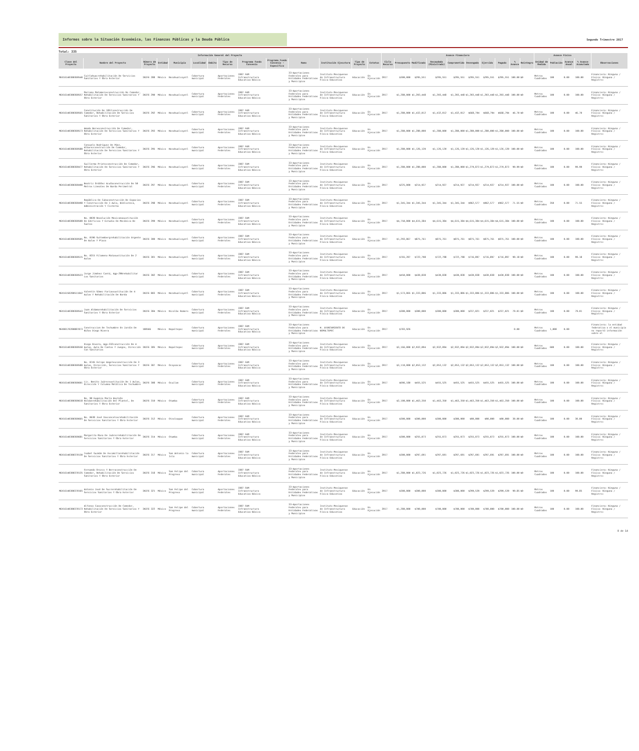Informes sobre la Situación Económica, las Finanzas Públicas y la Deuda Pública
Segundo Trimestre 2017
Total: 335
| Información General del Proyecto | | | | | | | | | | | | | | Avance Financiero | | | | | | | | | | Avance Físico | | | | |
| --- | --- | --- | --- | --- | --- | --- | --- | --- | --- | --- | --- | --- | --- | --- | --- | --- | --- | --- | --- | --- | --- | --- | --- | --- | --- | --- | --- | --- |
| Clave del Proyecto | Nombre del Proyecto | Número de Proyecto | Entidad | Municipio | Localidad | Ámbito | Tipo de Recurso | Programa Fondo Convenio | Programa Fondo Convenio - Específico | Ramo | Institución Ejecutora | Tipo de Proyecto | Estatus | Ciclo Recurso | Presupuesto | Modificado | Recaudado (Ministrado) | Comprometido | Devengado | Ejercido | Pagado | % Avance | Reintegro | Unidad de Medida | Población | Avance Anual | % Avance Acumulado | Observaciones |
| MEX16140300369540 | Cuitlahuacrehabilitación De Servicios Sanitarios Y Obra Exterior | INIFE 288 | México | Nezahualcoyotl | Cobertura municipal | | Aportaciones Federales | I007 FAM Infraestructura Educativa Básica | | 33-Aportaciones Federales para Entidades Federativas y Municipios | Instituto Mexiquense de Infraestructura Física Educativa | Educación | En Ejecución | 2017 | $300,000 | $295,551 | $295,551 | $295,551 | $295,551 | $295,551 | $295,551 | 100.00 | $0 | Metros Cuadrados | 100 | 0.00 | 100.00 | Financiera: Ninguna / Física: Ninguna / Registro: |
| MEX16140300369557 | Mariano Matamorosconstrucción De Comedor, Rehabilitación De Servicios Sanitarios Y Obra Exterior | INIFE 290 | México | Nezahualcoyotl | Cobertura municipal | | Aportaciones Federales | I007 FAM Infraestructura Educativa Básica | | 33-Aportaciones Federales para Entidades Federativas y Municipios | Instituto Mexiquense de Infraestructura Física Educativa | Educación | En Ejecución | 2017 | $1,280,000 | $1,203,448 | $1,203,448 | $1,203,448 | $1,203,448 | $1,203,448 | $1,203,448 | 100.00 | $0 | Metros Cuadrados | 100 | 0.00 | 100.00 | Financiera: Ninguna / Física: Ninguna / Registro: |
| MEX16140300369565 | Constitución De 1857construcción De Comedor, Rehabilitación De Servicios Sanitarios Y Obra Exterior | INIFE 292 | México | Nezahualcoyotl | Cobertura municipal | | Aportaciones Federales | I007 FAM Infraestructura Educativa Básica | | 33-Aportaciones Federales para Entidades Federativas y Municipios | Instituto Mexiquense de Infraestructura Física Educativa | Educación | En Ejecución | 2017 | $1,280,000 | $1,432,012 | $1,432,012 | $1,432,012 | $668,794 | $668,794 | $668,794 | 46.70 | $0 | Metros Cuadrados | 100 | 0.00 | 46.70 | Financiera: Ninguna / Física: Ninguna / Registro: |
| MEX16140300369573 | Amado Nervoconstrucción De Comedor, Rehabilitación De Servicios Sanitarios Y Obra Exterior | INIFE 293 | México | Nezahualcoyotl | Cobertura municipal | | Aportaciones Federales | I007 FAM Infraestructura Educativa Básica | | 33-Aportaciones Federales para Entidades Federativas y Municipios | Instituto Mexiquense de Infraestructura Física Educativa | Educación | En Ejecución | 2017 | $1,280,000 | $1,280,000 | $1,280,000 | $1,280,000 | $1,280,000 | $1,280,000 | $1,280,000 | 100.00 | $0 | Metros Cuadrados | 100 | 0.00 | 100.00 | Financiera: Ninguna / Física: Ninguna / Registro: |
| MEX16140300369580 | Consuelo Rodríguez De Páez, Albarezconstrucción De Comedor, Rehabilitación De Servicios Sanitarios Y Obra Exterior | INIFE 295 | México | Nezahualcoyotl | Cobertura municipal | | Aportaciones Federales | I007 FAM Infraestructura Educativa Básica | | 33-Aportaciones Federales para Entidades Federativas y Municipios | Instituto Mexiquense de Infraestructura Física Educativa | Educación | En Ejecución | 2017 | $1,280,000 | $1,126,120 | $1,126,120 | $1,126,120 | $1,126,120 | $1,126,120 | $1,126,120 | 100.00 | $0 | Metros Cuadrados | 100 | 0.00 | 100.00 | Financiera: Ninguna / Física: Ninguna / Registro: |
| MEX16140300369477 | Guillermo Prietoconstrucción De Comedor, Rehabilitación De Servicios Sanitarios Y Obra Exterior | INIFE 296 | México | Nezahualcoyotl | Cobertura municipal | | Aportaciones Federales | I007 FAM Infraestructura Educativa Básica | | 33-Aportaciones Federales para Entidades Federativas y Municipios | Instituto Mexiquense de Infraestructura Física Educativa | Educación | En Ejecución | 2017 | $1,280,000 | $1,280,000 | $1,280,000 | $1,280,000 | $1,279,873 | $1,279,873 | $1,279,873 | 99.99 | $0 | Metros Cuadrados | 100 | 0.00 | 99.99 | Financiera: Ninguna / Física: Ninguna / Registro: |
| MEX16140300369490 | Beatriz Ordóñez Acuñaconstrucción De 50 Metros Lineales De Barda Perimetral | INIFE 297 | México | Nezahualcoyotl | Cobertura municipal | | Aportaciones Federales | I007 FAM Infraestructura Educativa Básica | | 33-Aportaciones Federales para Entidades Federativas y Municipios | Instituto Mexiquense de Infraestructura Física Educativa | Educación | En Ejecución | 2017 | $225,000 | $214,937 | $214,937 | $214,937 | $214,937 | $214,937 | $214,937 | 100.00 | $0 | Metros Cuadrados | 100 | 0.00 | 100.00 | Financiera: Ninguna / Física: Ninguna / Registro: |
| MEX16140300369498 | República De Cubaconstrucción De Espacios Y Construcción De 1 Aula, Biblioteca, Administración Y Cisterna | INIFE 298 | México | Nezahualcoyotl | Cobertura municipal | | Aportaciones Federales | I007 FAM Infraestructura Educativa Básica | | 33-Aportaciones Federales para Entidades Federativas y Municipios | Instituto Mexiquense de Infraestructura Física Educativa | Educación | En Ejecución | 2017 | $1,345,344 | $1,345,344 | $1,345,344 | $1,345,344 | $962,577 | $962,577 | $962,577 | 71.55 | $0 | Metros Cuadrados | 350 | 0.00 | 71.55 | Financiera: Ninguna / Física: Ninguna / Registro: |
| MEX16140300369500 | No. 0039 Revolución Mexicanasustitución De Edificios Y Estudio De Mecánica De Suelos | INIFE 299 | México | Nezahualcoyotl | Cobertura municipal | | Aportaciones Federales | I007 FAM Infraestructura Educativa Básica | | 33-Aportaciones Federales para Entidades Federativas y Municipios | Instituto Mexiquense de Infraestructura Física Educativa | Educación | En Ejecución | 2017 | $4,750,000 | $4,615,384 | $4,615,384 | $4,615,384 | $4,615,384 | $4,615,384 | $4,615,384 | 100.00 | $0 | Metros Cuadrados | 100 | 0.00 | 100.00 | Financiera: Ninguna / Física: Ninguna / Registro: |
| MEX16140300369505 | No. 0196 Guttembergrehabilitación Urgente De Aulas Y Plaza | INIFE 300 | México | Nezahualcoyotl | Cobertura municipal | | Aportaciones Federales | I007 FAM Infraestructura Educativa Básica | | 33-Aportaciones Federales para Entidades Federativas y Municipios | Instituto Mexiquense de Infraestructura Física Educativa | Educación | En Ejecución | 2017 | $1,293,867 | $875,761 | $875,761 | $875,761 | $875,761 | $875,761 | $875,761 | 100.00 | $0 | Metros Cuadrados | 100 | 0.00 | 100.00 | Financiera: Ninguna / Física: Ninguna / Registro: |
| MEX16140300369515 | No. 0215 Filomeno Matasustitución De 2 Aulas | INIFE 301 | México | Nezahualcoyotl | Cobertura municipal | | Aportaciones Federales | I007 FAM Infraestructura Educativa Básica | | 33-Aportaciones Federales para Entidades Federativas y Municipios | Instituto Mexiquense de Infraestructura Física Educativa | Educación | En Ejecución | 2017 | $765,207 | $722,798 | $722,798 | $722,798 | $716,897 | $716,897 | $716,897 | 99.18 | $0 | Metros Cuadrados | 100 | 0.00 | 99.18 | Financiera: Ninguna / Física: Ninguna / Registro: |
| MEX16140300369523 | Jorge Jiménez Cantú, Agp-29Rrehabilitar Los Sanitarios | INIFE 302 | México | Nezahualcoyotl | Cobertura municipal | | Aportaciones Federales | I007 FAM Infraestructura Educativa Básica | | 33-Aportaciones Federales para Entidades Federativas y Municipios | Instituto Mexiquense de Infraestructura Física Educativa | Educación | En Ejecución | 2017 | $450,000 | $430,838 | $430,838 | $430,838 | $430,838 | $430,838 | $430,838 | 100.00 | $0 | Metros Cuadrados | 100 | 0.00 | 100.00 | Financiera: Ninguna / Física: Ninguna / Registro: |
| MEX16150200511842 | Valentín Gómez Fariassustitución De 4 Aulas Y Rehabilitación De Barda | INIFE 803 | México | Nezahualcoyotl | Cobertura municipal | | Aportaciones Federales | I007 FAM Infraestructura Educativa Básica | | 33-Aportaciones Federales para Entidades Federativas y Municipios | Instituto Mexiquense de Infraestructura Física Educativa | Educación | En Ejecución | 2017 | $1,573,065 | $1,333,806 | $1,333,806 | $1,333,806 | $1,333,806 | $1,333,806 | $1,333,806 | 100.00 | $0 | Metros Cuadrados | 100 | 0.00 | 100.00 | Financiera: Ninguna / Física: Ninguna / Registro: |
| MEX16140300369543 | Juan Aldamarehabilitación De Servicios Sanitarios Y Obra Exterior | INIFE 304 | México | Nicolás Romero | Cobertura municipal | | Aportaciones Federales | I007 FAM Infraestructura Educativa Básica | | 33-Aportaciones Federales para Entidades Federativas y Municipios | Instituto Mexiquense de Infraestructura Física Educativa | Educación | En Ejecución | 2017 | $300,000 | $300,000 | $300,000 | $300,000 | $237,021 | $237,021 | $237,021 | 79.01 | $0 | Metros Cuadrados | 100 | 0.00 | 79.01 | Financiera: Ninguna / Física: Ninguna / Registro: |
| MEX00170200887873 | Construccion De Techumbre En Jardín De Niños Diego Rivera | 100566 | México | Nopaltepec | Cobertura municipal | | Aportaciones Federales | I007 FAM Infraestructura Educativa Básica | | 33-Aportaciones Federales para Entidades Federativas y Municipios | H. AYUNTAMIENTO DE NOPALTEPEC | Educación | En Ejecución | 2017 | $783,926 | | | | | | | 0.00 | | Metros Cuadrados | 1,000 | 0.00 | | Financiera: la entidad federativa o el municipio no reportó información sobre el |
| MEX16140300369550 | Diego Rivera, Agp-332construcción De 4 Aulas, Aula De Cantos Y Juegos, Dirección Con Sanitarios | INIFE 305 | México | Nopaltepec | Cobertura municipal | | Aportaciones Federales | I007 FAM Infraestructura Educativa Básica | | 33-Aportaciones Federales para Entidades Federativas y Municipios | Instituto Mexiquense de Infraestructura Física Educativa | Educación | En Ejecución | 2017 | $3,166,000 | $2,932,094 | $2,932,094 | $2,932,094 | $2,932,094 | $2,932,094 | $2,932,094 | 100.00 | $0 | Metros Cuadrados | 600 | 0.00 | 100.00 | Financiera: Ninguna / Física: Ninguna / Registro: |
| MEX16140300369580 | No. 0745 Felipe Angelesconstrucción De 3 Aulas, Dirección, Servicios Sanitarios Y Obra Exterior | INIFE 307 | México | Ocoyoacac | Cobertura municipal | | Aportaciones Federales | I007 FAM Infraestructura Educativa Básica | | 33-Aportaciones Federales para Entidades Federativas y Municipios | Instituto Mexiquense de Infraestructura Física Educativa | Educación | En Ejecución | 2017 | $3,110,000 | $2,053,132 | $2,053,132 | $2,053,132 | $2,053,132 | $2,053,132 | $2,053,132 | 100.00 | $0 | Metros Cuadrados | 100 | 0.00 | 100.00 | Financiera: Ninguna / Física: Ninguna / Registro: |
| MEX16140300369601 | Lic. Benito Juárezsustitución De 1 Aulas, Dirección Y Columna Metálica De Techumbre | INIFE 308 | México | Ocuilan | Cobertura municipal | | Aportaciones Federales | I007 FAM Infraestructura Educativa Básica | | 33-Aportaciones Federales para Entidades Federativas y Municipios | Instituto Mexiquense de Infraestructura Física Educativa | Educación | En Ejecución | 2017 | $696,180 | $455,525 | $455,525 | $455,525 | $455,525 | $455,525 | $455,525 | 100.00 | $0 | Metros Cuadrados | 100 | 0.00 | 100.00 | Financiera: Ninguna / Física: Ninguna / Registro: |
| MEX16140300369618 | No. 90 Eugenio María Hostoño Holdanrehabilitación Del Plantel, De Sanitarios Y Obra Exterior | INIFE 310 | México | Otumba | Cobertura municipal | | Aportaciones Federales | I007 FAM Infraestructura Educativa Básica | | 33-Aportaciones Federales para Entidades Federativas y Municipios | Instituto Mexiquense de Infraestructura Física Educativa | Educación | En Ejecución | 2017 | $2,100,000 | $1,463,350 | $1,463,350 | $1,463,350 | $1,463,350 | $1,463,350 | $1,463,350 | 100.00 | $0 | Metros Cuadrados | 100 | 0.00 | 100.00 | Financiera: Ninguna / Física: Ninguna / Registro: |
| MEX16140300369665 | No. 0638 José Vasconcelosrehabilitación De Servicios Sanitarios Y Obra Exterior | INIFE 312 | México | Otzoloapan | Cobertura municipal | | Aportaciones Federales | I007 FAM Infraestructura Educativa Básica | | 33-Aportaciones Federales para Entidades Federativas y Municipios | Instituto Mexiquense de Infraestructura Física Educativa | Educación | En Ejecución | 2017 | $300,000 | $300,000 | $300,000 | $300,000 | $90,000 | $90,000 | $90,000 | 30.00 | $0 | Metros Cuadrados | 100 | 0.00 | 30.00 | Financiera: Ninguna / Física: Ninguna / Registro: |
| MEX16140300369681 | Margarita Maza De Juárezrehabilitación De Servicios Sanitarios Y Obra Exterior | INIFE 314 | México | Otumba | Cobertura municipal | | Aportaciones Federales | I007 FAM Infraestructura Educativa Básica | | 33-Aportaciones Federales para Entidades Federativas y Municipios | Instituto Mexiquense de Infraestructura Física Educativa | Educación | En Ejecución | 2017 | $300,000 | $255,073 | $255,073 | $255,073 | $255,073 | $255,073 | $255,073 | 100.00 | $0 | Metros Cuadrados | 100 | 0.00 | 100.00 | Financiera: Ninguna / Física: Ninguna / Registro: |
| MEX16140300370130 | Isabel Guzmán De Escamillarehabilitación De Servicios Sanitarios Y Obra Exterior | INIFE 317 | México | San Antonio la Isla | Cobertura municipal | | Aportaciones Federales | I007 FAM Infraestructura Educativa Básica | | 33-Aportaciones Federales para Entidades Federativas y Municipios | Instituto Mexiquense de Infraestructura Física Educativa | Educación | En Ejecución | 2017 | $300,000 | $297,691 | $297,691 | $297,691 | $297,691 | $297,691 | $297,691 | 100.00 | $0 | Metros Cuadrados | 100 | 0.00 | 100.00 | Financiera: Ninguna / Física: Ninguna / Registro: |
| MEX16140300370135 | Fernando Orozco Y Berraconstrucción De Comedor, Rehabilitación De Servicios Sanitarios Y Obra Exterior | INIFE 318 | México | San Felipe del Progreso | Cobertura municipal | | Aportaciones Federales | I007 FAM Infraestructura Educativa Básica | | 33-Aportaciones Federales para Entidades Federativas y Municipios | Instituto Mexiquense de Infraestructura Física Educativa | Educación | En Ejecución | 2017 | $1,280,000 | $1,023,726 | $1,023,726 | $1,023,726 | $1,023,726 | $1,023,726 | $1,023,726 | 100.00 | $0 | Metros Cuadrados | 100 | 0.00 | 100.00 | Financiera: Ninguna / Física: Ninguna / Registro: |
| MEX16140300370165 | Antonio José De Sucrerehabilitación De Servicios Sanitarios Y Obra Exterior | INIFE 321 | México | San Felipe del Progreso | Cobertura municipal | | Aportaciones Federales | I007 FAM Infraestructura Educativa Básica | | 33-Aportaciones Federales para Entidades Federativas y Municipios | Instituto Mexiquense de Infraestructura Física Educativa | Educación | En Ejecución | 2017 | $300,000 | $300,000 | $300,000 | $300,000 | $299,539 | $299,539 | $299,539 | 99.85 | $0 | Metros Cuadrados | 100 | 0.00 | 99.85 | Financiera: Ninguna / Física: Ninguna / Registro: |
| MEX16140300370173 | Alfonso Casoconstrucción De Comedor, Rehabilitación De Servicios Sanitarios Y Obra Exterior | INIFE 322 | México | San Felipe del Progreso | Cobertura municipal | | Aportaciones Federales | I007 FAM Infraestructura Educativa Básica | | 33-Aportaciones Federales para Entidades Federativas y Municipios | Instituto Mexiquense de Infraestructura Física Educativa | Educación | En Ejecución | 2017 | $1,280,000 | $700,000 | $700,000 | $700,000 | $700,000 | $700,000 | $700,000 | 100.00 | $0 | Metros Cuadrados | 100 | 0.00 | 100.00 | Financiera: Ninguna / Física: Ninguna / Registro: |
8 de 14